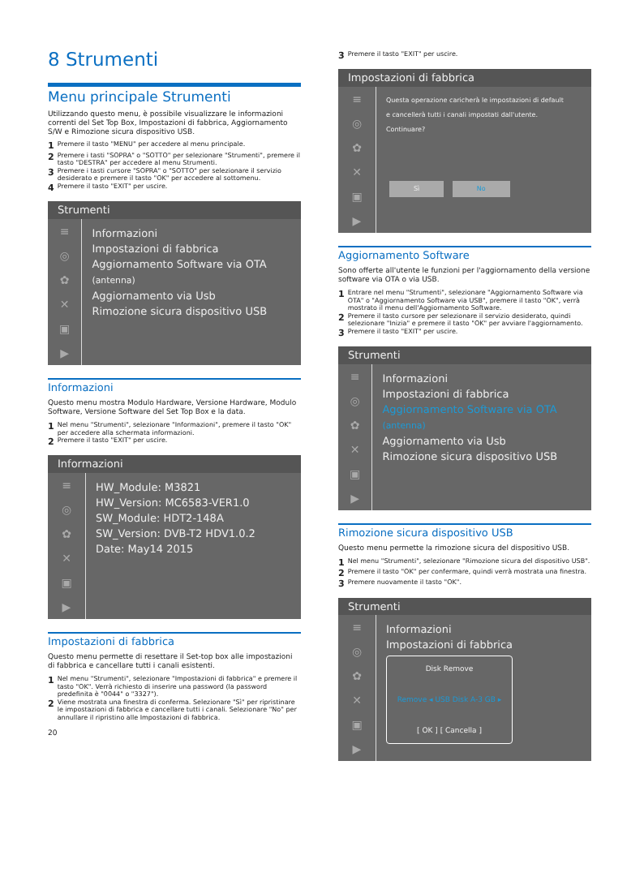8 Strumenti
Menu principale Strumenti
Utilizzando questo menu, è possibile visualizzare le informazioni correnti del Set Top Box, Impostazioni di fabbrica, Aggiornamento S/W e Rimozione sicura dispositivo USB.
1 Premere il tasto "MENU" per accedere al menu principale.
2 Premere i tasti "SOPRA" o "SOTTO" per selezionare "Strumenti", premere il tasto "DESTRA" per accedere al menu Strumenti.
3 Premere i tasti cursore "SOPRA" o "SOTTO" per selezionare il servizio desiderato e premere il tasto "OK" per accedere al sottomenu.
4 Premere il tasto "EXIT" per uscire.
Strumenti
≡
◎
✿
✕
▣
▶
Informazioni
Impostazioni di fabbrica
Aggiornamento Software via OTA (antenna)
Aggiornamento via Usb
Rimozione sicura dispositivo USB
Informazioni
Questo menu mostra Modulo Hardware, Versione Hardware, Modulo Software, Versione Software del Set Top Box e la data.
1 Nel menu "Strumenti", selezionare "Informazioni", premere il tasto "OK" per accedere alla schermata informazioni.
2 Premere il tasto "EXIT" per uscire.
Informazioni
≡
◎
✿
✕
▣
▶
HW_Module: M3821
HW_Version: MC6583-VER1.0
SW_Module: HDT2-148A
SW_Version: DVB-T2 HDV1.0.2
Date: May14 2015
Impostazioni di fabbrica
Questo menu permette di resettare il Set-top box alle impostazioni di fabbrica e cancellare tutti i canali esistenti.
1 Nel menu "Strumenti", selezionare "Impostazioni di fabbrica" e premere il tasto "OK". Verrà richiesto di inserire una password (la password predefinita è "0044" o "3327").
2 Viene mostrata una finestra di conferma. Selezionare "Sì" per ripristinare le impostazioni di fabbrica e cancellare tutti i canali. Selezionare "No" per annullare il ripristino alle Impostazioni di fabbrica.
20
3 Premere il tasto "EXIT" per uscire.
Impostazioni di fabbrica
≡
◎
✿
✕
▣
▶
Questa operazione caricherà le impostazioni di default
e cancellerà tutti i canali impostati dall'utente.
Continuare?
Sì No
Aggiornamento Software
Sono offerte all'utente le funzioni per l'aggiornamento della versione software via OTA o via USB.
1 Entrare nel menu "Strumenti", selezionare "Aggiornamento Software via OTA" o "Aggiornamento Software via USB", premere il tasto "OK", verrà mostrato il menu dell'Aggiornamento Software.
2 Premere il tasto cursore per selezionare il servizio desiderato, quindi selezionare "Inizia" e premere il tasto "OK" per avviare l'aggiornamento.
3 Premere il tasto "EXIT" per uscire.
Strumenti
≡
◎
✿
✕
▣
▶
Informazioni
Impostazioni di fabbrica
Aggiornamento Software via OTA (antenna)
Aggiornamento via Usb
Rimozione sicura dispositivo USB
Rimozione sicura dispositivo USB
Questo menu permette la rimozione sicura del dispositivo USB.
1 Nel menu "Strumenti", selezionare "Rimozione sicura del dispositivo USB".
2 Premere il tasto "OK" per confermare, quindi verrà mostrata una finestra.
3 Premere nuovamente il tasto "OK".
Strumenti
≡
◎
✿
✕
▣
▶
Informazioni
Impostazioni di fabbrica
Disk Remove
Remove ◂ USB Disk A-3 GB ▸
[ OK ] [ Cancella ]